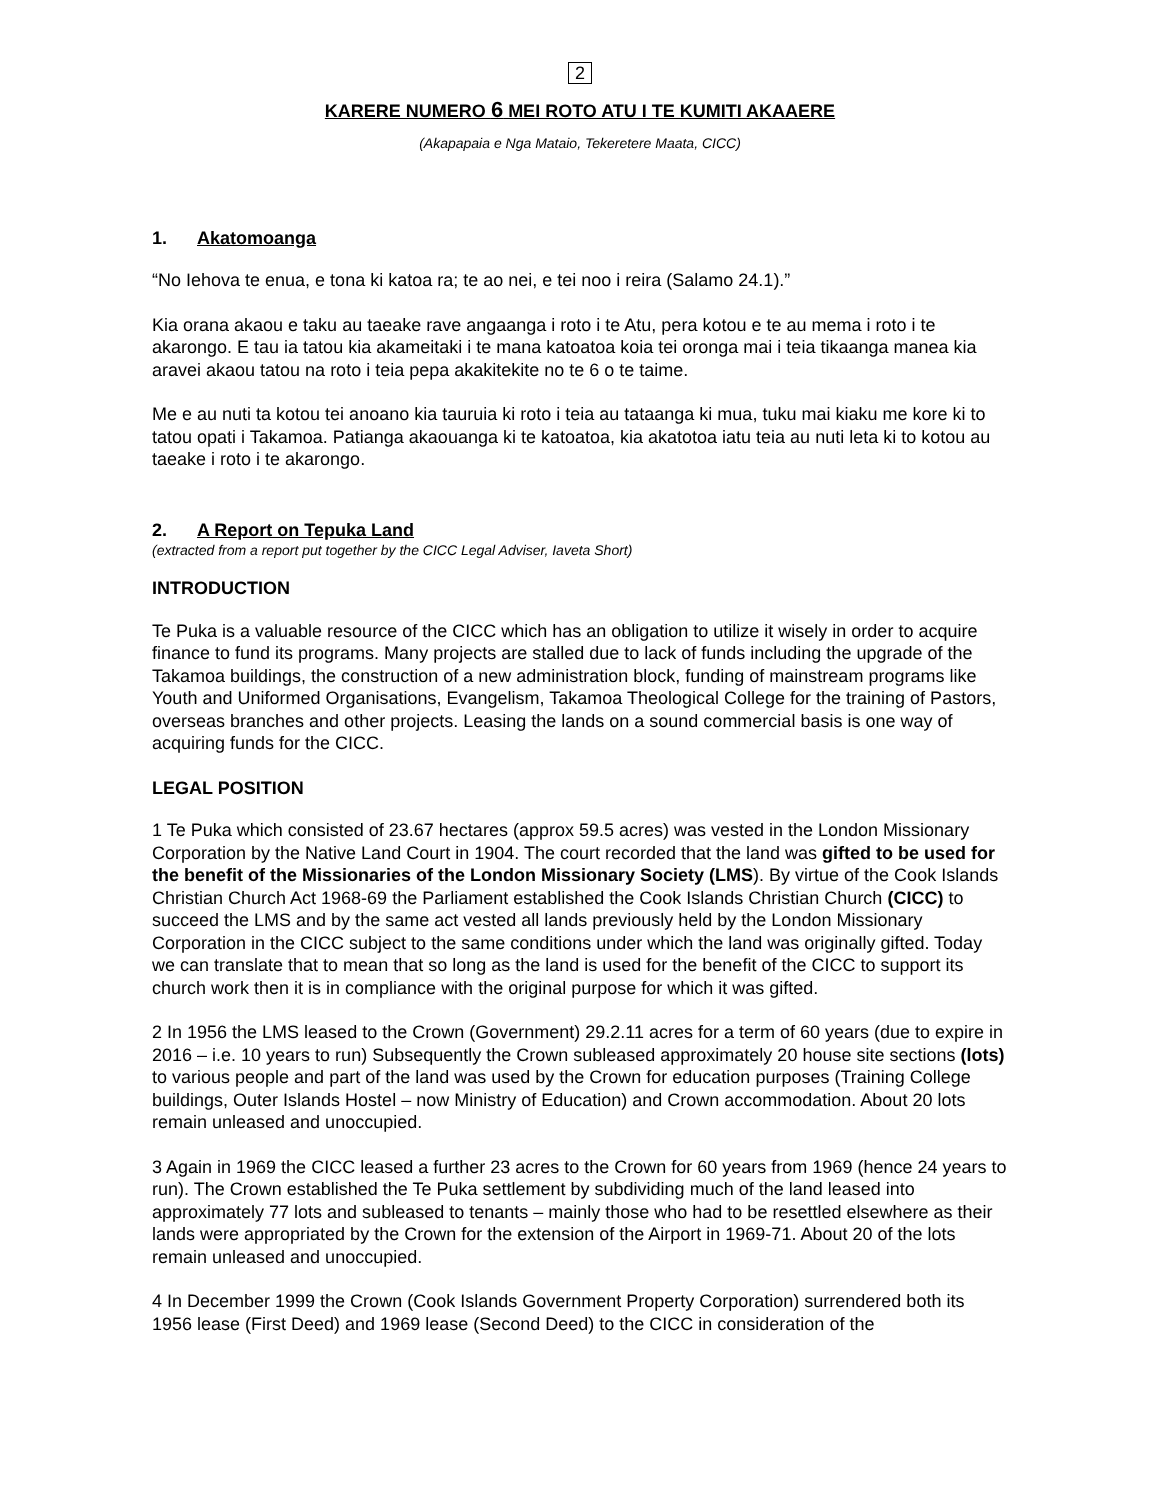2
KARERE NUMERO 6 MEI ROTO ATU I TE KUMITI AKAAERE
(Akapapaia e Nga Mataio, Tekeretere Maata, CICC)
1. Akatomoanga
“No Iehova te enua, e tona ki katoa ra; te ao nei, e tei noo i reira (Salamo 24.1).”
Kia orana akaou e taku au taeake rave angaanga i roto i te Atu, pera kotou e te au mema i roto i te akarongo. E tau ia tatou kia akameitaki i te mana katoatoa koia tei oronga mai i teia tikaanga manea kia aravei akaou tatou na roto i teia pepa akakitekite no te 6 o te taime.
Me e au nuti ta kotou tei anoano kia tauruia ki roto i teia au tataanga ki mua, tuku mai kiaku me kore ki to tatou opati i Takamoa. Patianga akaouanga ki te katoatoa, kia akatotoa iatu teia au nuti leta ki to kotou au taeake i roto i te akarongo.
2. A Report on Tepuka Land
(extracted from a report put together by the CICC Legal Adviser, Iaveta Short)
INTRODUCTION
Te Puka is a valuable resource of the CICC which has an obligation to utilize it wisely in order to acquire finance to fund its programs. Many projects are stalled due to lack of funds including the upgrade of the Takamoa buildings, the construction of a new administration block, funding of mainstream programs like Youth and Uniformed Organisations, Evangelism, Takamoa Theological College for the training of Pastors, overseas branches and other projects. Leasing the lands on a sound commercial basis is one way of acquiring funds for the CICC.
LEGAL POSITION
1 Te Puka which consisted of 23.67 hectares (approx 59.5 acres) was vested in the London Missionary Corporation by the Native Land Court in 1904. The court recorded that the land was gifted to be used for the benefit of the Missionaries of the London Missionary Society (LMS). By virtue of the Cook Islands Christian Church Act 1968-69 the Parliament established the Cook Islands Christian Church (CICC) to succeed the LMS and by the same act vested all lands previously held by the London Missionary Corporation in the CICC subject to the same conditions under which the land was originally gifted. Today we can translate that to mean that so long as the land is used for the benefit of the CICC to support its church work then it is in compliance with the original purpose for which it was gifted.
2 In 1956 the LMS leased to the Crown (Government) 29.2.11 acres for a term of 60 years (due to expire in 2016 – i.e. 10 years to run) Subsequently the Crown subleased approximately 20 house site sections (lots) to various people and part of the land was used by the Crown for education purposes (Training College buildings, Outer Islands Hostel – now Ministry of Education) and Crown accommodation. About 20 lots remain unleased and unoccupied.
3 Again in 1969 the CICC leased a further 23 acres to the Crown for 60 years from 1969 (hence 24 years to run). The Crown established the Te Puka settlement by subdividing much of the land leased into approximately 77 lots and subleased to tenants – mainly those who had to be resettled elsewhere as their lands were appropriated by the Crown for the extension of the Airport in 1969-71. About 20 of the lots remain unleased and unoccupied.
4 In December 1999 the Crown (Cook Islands Government Property Corporation) surrendered both its 1956 lease (First Deed) and 1969 lease (Second Deed) to the CICC in consideration of the